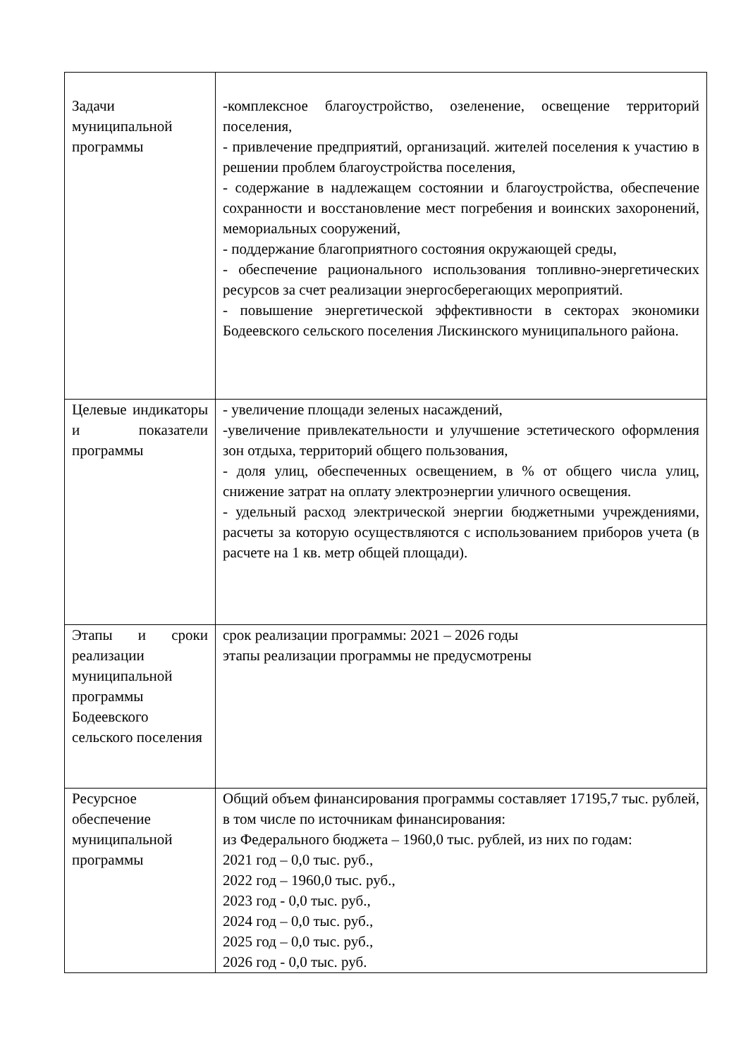| Задачи муниципальной программы | -комплексное благоустройство, озеленение, освещение территорий поселения, - привлечение предприятий, организаций. жителей поселения к участию в решении проблем благоустройства поселения, - содержание в надлежащем состоянии и благоустройства, обеспечение сохранности и восстановление мест погребения и воинских захоронений, мемориальных сооружений, - поддержание благоприятного состояния окружающей среды, - обеспечение рационального использования топливно-энергетических ресурсов за счет реализации энергосберегающих мероприятий. - повышение энергетической эффективности в секторах экономики Бодеевского сельского поселения Лискинского муниципального района. |
| Целевые индикаторы и показатели программы | - увеличение площади зеленых насаждений, -увеличение привлекательности и улучшение эстетического оформления зон отдыха, территорий общего пользования, - доля улиц, обеспеченных освещением, в % от общего числа улиц, снижение затрат на оплату электроэнергии уличного освещения. - удельный расход электрической энергии бюджетными учреждениями, расчеты за которую осуществляются с использованием приборов учета (в расчете на 1 кв. метр общей площади). |
| Этапы и сроки реализации муниципальной программы Бодеевского сельского поселения | срок реализации программы: 2021 – 2026 годы этапы реализации программы не предусмотрены |
| Ресурсное обеспечение муниципальной программы | Общий объем финансирования программы составляет 17195,7 тыс. рублей, в том числе по источникам финансирования: из Федерального бюджета – 1960,0 тыс. рублей, из них по годам: 2021 год – 0,0 тыс. руб., 2022 год – 1960,0 тыс. руб., 2023 год - 0,0 тыс. руб., 2024 год – 0,0 тыс. руб., 2025 год – 0,0 тыс. руб., 2026 год - 0,0 тыс. руб. |